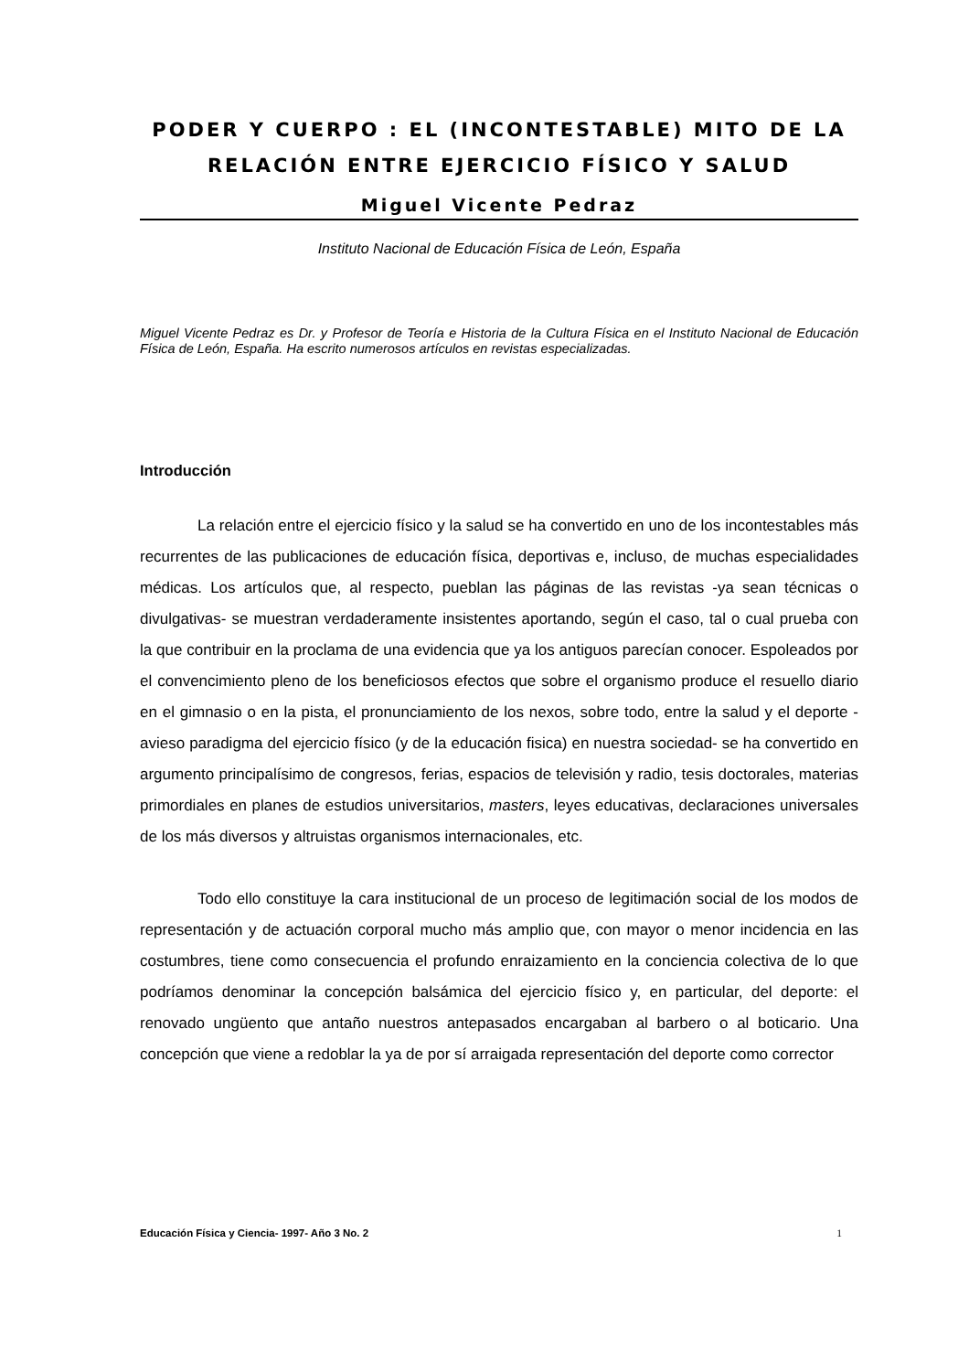PODER Y CUERPO : EL (INCONTESTABLE) MITO DE LA RELACIÓN ENTRE EJERCICIO FÍSICO Y SALUD
Miguel Vicente Pedraz
Instituto Nacional de Educación Física de León, España
Miguel Vicente Pedraz es Dr. y Profesor de Teoría e Historia de la Cultura Física en el Instituto Nacional de Educación Física de León, España. Ha escrito numerosos artículos en revistas especializadas.
Introducción
La relación entre el ejercicio físico y la salud se ha convertido en uno de los incontestables más recurrentes de las publicaciones de educación física, deportivas e, incluso, de muchas especialidades médicas. Los artículos que, al respecto, pueblan las páginas de las revistas -ya sean técnicas o divulgativas- se muestran verdaderamente insistentes aportando, según el caso, tal o cual prueba con la que contribuir en la proclama de una evidencia que ya los antiguos parecían conocer. Espoleados por el convencimiento pleno de los beneficiosos efectos que sobre el organismo produce el resuello diario en el gimnasio o en la pista, el pronunciamiento de los nexos, sobre todo, entre la salud y el deporte -avieso paradigma del ejercicio físico (y de la educación fisica) en nuestra sociedad- se ha convertido en argumento principalísimo de congresos, ferias, espacios de televisión y radio, tesis doctorales, materias primordiales en planes de estudios universitarios, masters, leyes educativas, declaraciones universales de los más diversos y altruistas organismos internacionales, etc.
Todo ello constituye la cara institucional de un proceso de legitimación social de los modos de representación y de actuación corporal mucho más amplio que, con mayor o menor incidencia en las costumbres, tiene como consecuencia el profundo enraizamiento en la conciencia colectiva de lo que podríamos denominar la concepción balsámica del ejercicio físico y, en particular, del deporte: el renovado ungüento que antaño nuestros antepasados encargaban al barbero o al boticario. Una concepción que viene a redoblar la ya de por sí arraigada representación del deporte como corrector
Educación Física y Ciencia- 1997- Año 3 No. 2 1